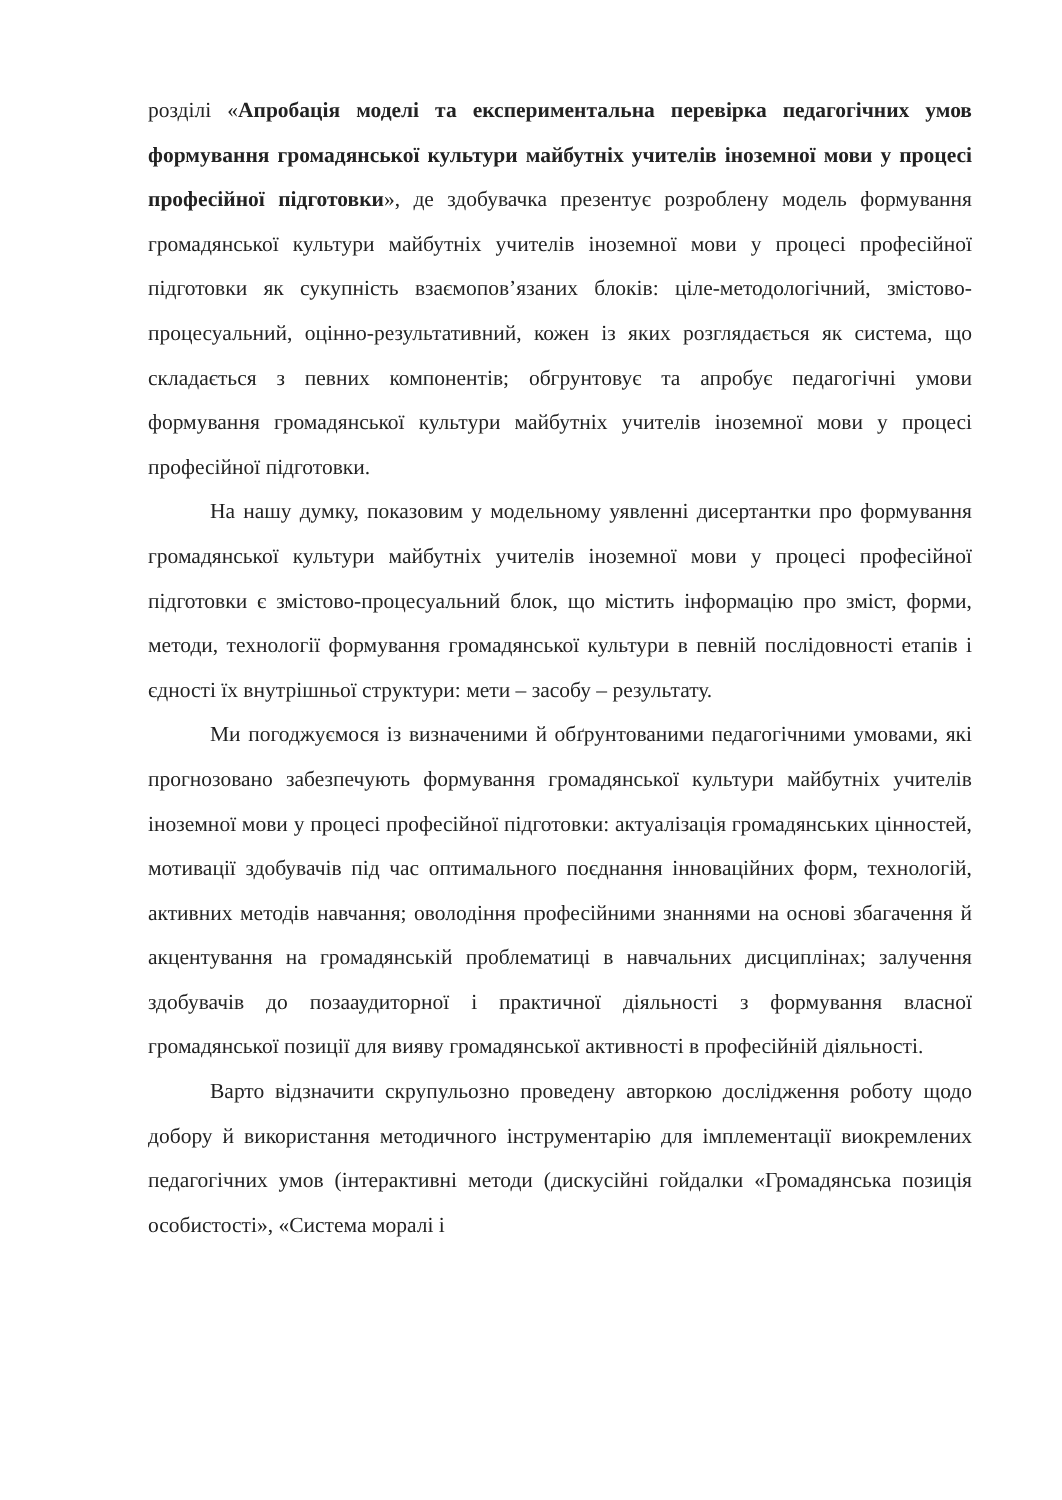розділі «Апробація моделі та експериментальна перевірка педагогічних умов формування громадянської культури майбутніх учителів іноземної мови у процесі професійної підготовки», де здобувачка презентує розроблену модель формування громадянської культури майбутніх учителів іноземної мови у процесі професійної підготовки як сукупність взаємопов’язаних блоків: ціле-методологічний, змістово-процесуальний, оцінно-результативний, кожен із яких розглядається як система, що складається з певних компонентів; обгрунтовує та апробує педагогічні умови формування громадянської культури майбутніх учителів іноземної мови у процесі професійної підготовки.
На нашу думку, показовим у модельному уявленні дисертантки про формування громадянської культури майбутніх учителів іноземної мови у процесі професійної підготовки є змістово-процесуальний блок, що містить інформацію про зміст, форми, методи, технології формування громадянської культури в певній послідовності етапів і єдності їх внутрішньої структури: мети – засобу – результату.
Ми погоджуємося із визначеними й обґрунтованими педагогічними умовами, які прогнозовано забезпечують формування громадянської культури майбутніх учителів іноземної мови у процесі професійної підготовки: актуалізація громадянських цінностей, мотивації здобувачів під час оптимального поєднання інноваційних форм, технологій, активних методів навчання; оволодіння професійними знаннями на основі збагачення й акцентування на громадянській проблематиці в навчальних дисциплінах; залучення здобувачів до позааудиторної і практичної діяльності з формування власної громадянської позиції для вияву громадянської активності в професійній діяльності.
Варто відзначити скрупульозно проведену авторкою дослідження роботу щодо добору й використання методичного інструментарію для імплементації виокремлених педагогічних умов (інтерактивні методи (дискусійні гойдалки «Громадянська позиція особистості», «Система моралі і